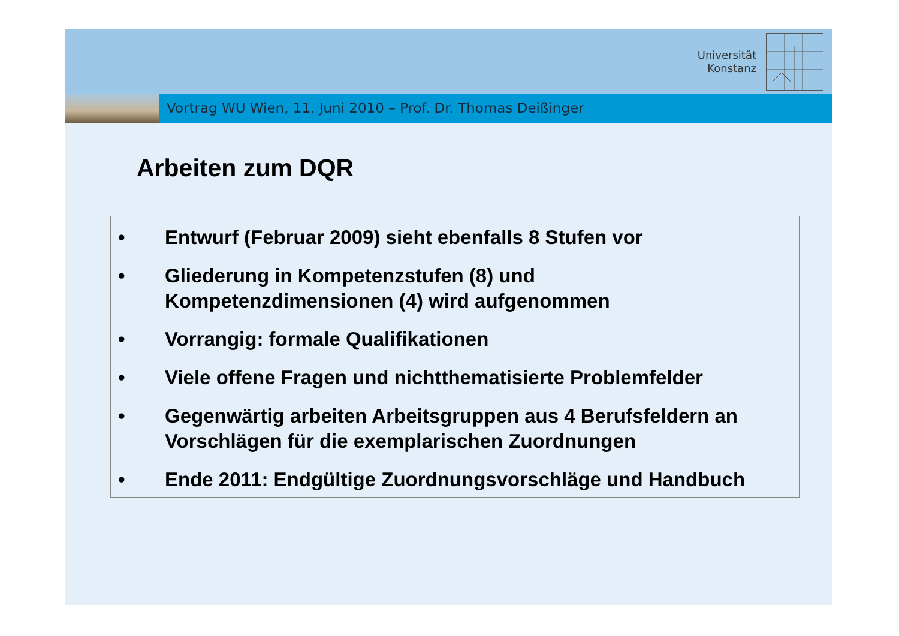Universität
Konstanz
Vortrag WU Wien, 11. Juni 2010 – Prof. Dr. Thomas Deißinger
Arbeiten zum DQR
• Entwurf (Februar 2009) sieht ebenfalls 8 Stufen vor
• Gliederung in Kompetenzstufen (8) und
Kompetenzdimensionen (4) wird aufgenommen
• Vorrangig: formale Qualifikationen
• Viele offene Fragen und nichtthematisierte Problemfelder
• Gegenwärtig arbeiten Arbeitsgruppen aus 4 Berufsfeldern an
Vorschlägen für die exemplarischen Zuordnungen
• Ende 2011: Endgültige Zuordnungsvorschläge und Handbuch